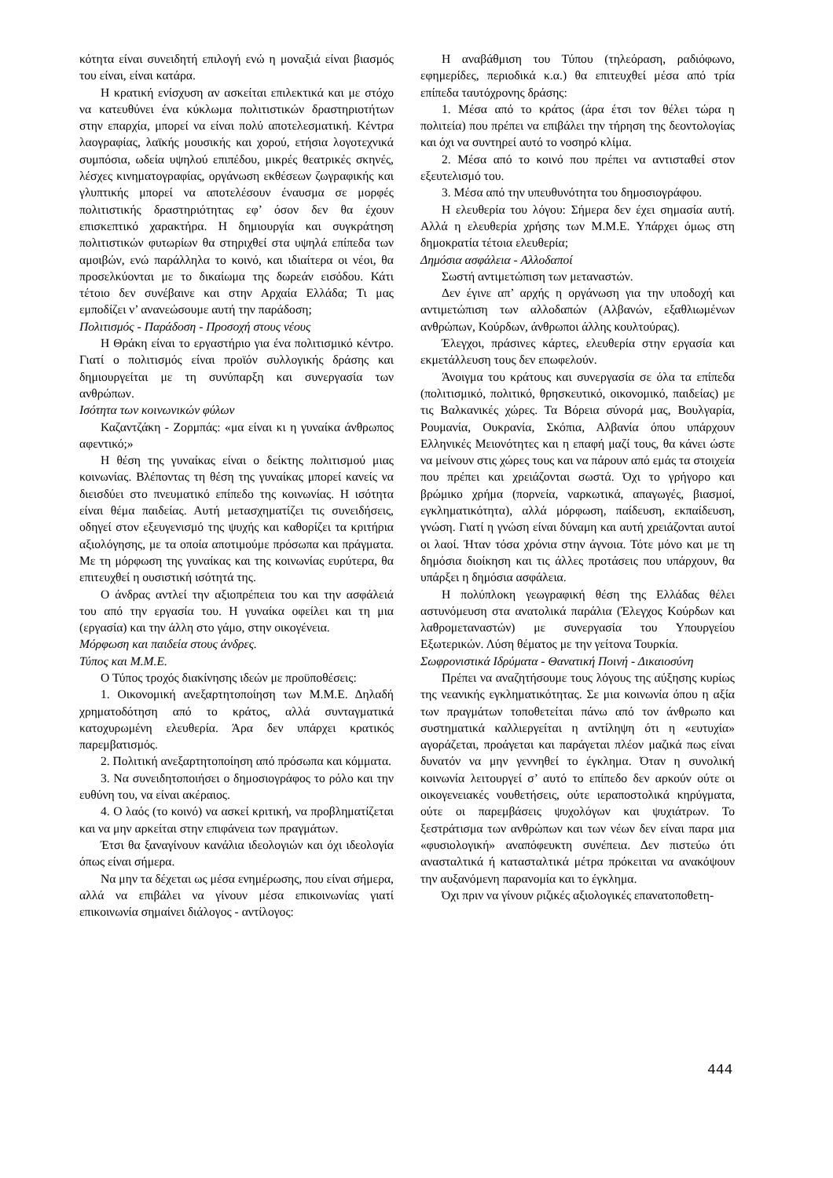κότητα είναι συνειδητή επιλογή ενώ η μοναξιά είναι βιασμός του είναι, είναι κατάρα.
Η κρατική ενίσχυση αν ασκείται επιλεκτικά και με στόχο να κατευθύνει ένα κύκλωμα πολιτιστικών δραστηριοτήτων στην επαρχία, μπορεί να είναι πολύ αποτελεσματική. Κέντρα λαογραφίας, λαϊκής μουσικής και χορού, ετήσια λογοτεχνικά συμπόσια, ωδεία υψηλού επιπέδου, μικρές θεατρικές σκηνές, λέσχες κινηματογραφίας, οργάνωση εκθέσεων ζωγραφικής και γλυπτικής μπορεί να αποτελέσουν έναυσμα σε μορφές πολιτιστικής δραστηριότητας εφ’ όσον δεν θα έχουν επισκεπτικό χαρακτήρα. Η δημιουργία και συγκράτηση πολιτιστικών φυτωρίων θα στηριχθεί στα υψηλά επίπεδα των αμοιβών, ενώ παράλληλα το κοινό, και ιδιαίτερα οι νέοι, θα προσελκύονται με το δικαίωμα της δωρεάν εισόδου. Κάτι τέτοιο δεν συνέβαινε και στην Αρχαία Ελλάδα; Τι μας εμποδίζει ν’ ανανεώσουμε αυτή την παράδοση;
Πολιτισμός - Παράδοση - Προσοχή στους νέους
Η Θράκη είναι το εργαστήριο για ένα πολιτισμικό κέντρο. Γιατί ο πολιτισμός είναι προϊόν συλλογικής δράσης και δημιουργείται με τη συνύπαρξη και συνεργασία των ανθρώπων.
Ισότητα των κοινωνικών φύλων
Καζαντζάκη - Ζορμπάς: «μα είναι κι η γυναίκα άνθρωπος αφεντικό;»
Η θέση της γυναίκας είναι ο δείκτης πολιτισμού μιας κοινωνίας. Βλέποντας τη θέση της γυναίκας μπορεί κανείς να διεισδύει στο πνευματικό επίπεδο της κοινωνίας. Η ισότητα είναι θέμα παιδείας. Αυτή μετασχηματίζει τις συνειδήσεις, οδηγεί στον εξευγενισμό της ψυχής και καθορίζει τα κριτήρια αξιολόγησης, με τα οποία αποτιμούμε πρόσωπα και πράγματα. Με τη μόρφωση της γυναίκας και της κοινωνίας ευρύτερα, θα επιτευχθεί η ουσιστική ισότητά της.
Ο άνδρας αντλεί την αξιοπρέπεια του και την ασφάλειά του από την εργασία του. Η γυναίκα οφείλει και τη μια (εργασία) και την άλλη στο γάμο, στην οικογένεια.
Μόρφωση και παιδεία στους άνδρες.
Τύπος και Μ.Μ.Ε.
Ο Τύπος τροχός διακίνησης ιδεών με προϋποθέσεις:
1. Οικονομική ανεξαρτητοποίηση των Μ.Μ.Ε. Δηλαδή χρηματοδότηση από το κράτος, αλλά συνταγματικά κατοχυρωμένη ελευθερία. Άρα δεν υπάρχει κρατικός παρεμβατισμός.
2. Πολιτική ανεξαρτητοποίηση από πρόσωπα και κόμματα.
3. Να συνειδητοποιήσει ο δημοσιογράφος το ρόλο και την ευθύνη του, να είναι ακέραιος.
4. Ο λαός (το κοινό) να ασκεί κριτική, να προβληματίζεται και να μην αρκείται στην επιφάνεια των πραγμάτων.
Έτσι θα ξαναγίνουν κανάλια ιδεολογιών και όχι ιδεολογία όπως είναι σήμερα.
Να μην τα δέχεται ως μέσα ενημέρωσης, που είναι σήμερα, αλλά να επιβάλει να γίνουν μέσα επικοινωνίας γιατί επικοινωνία σημαίνει διάλογος - αντίλογος:
Η αναβάθμιση του Τύπου (τηλεόραση, ραδιόφωνο, εφημερίδες, περιοδικά κ.α.) θα επιτευχθεί μέσα από τρία επίπεδα ταυτόχρονης δράσης:
1. Μέσα από το κράτος (άρα έτσι τον θέλει τώρα η πολιτεία) που πρέπει να επιβάλει την τήρηση της δεοντολογίας και όχι να συντηρεί αυτό το νοσηρό κλίμα.
2. Μέσα από το κοινό που πρέπει να αντισταθεί στον εξευτελισμό του.
3. Μέσα από την υπευθυνότητα του δημοσιογράφου.
Η ελευθερία του λόγου: Σήμερα δεν έχει σημασία αυτή. Αλλά η ελευθερία χρήσης των Μ.Μ.Ε. Υπάρχει όμως στη δημοκρατία τέτοια ελευθερία;
Δημόσια ασφάλεια - Αλλοδαποί
Σωστή αντιμετώπιση των μεταναστών.
Δεν έγινε απ’ αρχής η οργάνωση για την υποδοχή και αντιμετώπιση των αλλοδαπών (Αλβανών, εξαθλιωμένων ανθρώπων, Κούρδων, άνθρωποι άλλης κουλτούρας).
Έλεγχοι, πράσινες κάρτες, ελευθερία στην εργασία και εκμετάλλευση τους δεν επωφελούν.
Άνοιγμα του κράτους και συνεργασία σε όλα τα επίπεδα (πολιτισμικό, πολιτικό, θρησκευτικό, οικονομικό, παιδείας) με τις Βαλκανικές χώρες. Τα Βόρεια σύνορά μας, Βουλγαρία, Ρουμανία, Ουκρανία, Σκόπια, Αλβανία όπου υπάρχουν Ελληνικές Μειονότητες και η επαφή μαζί τους, θα κάνει ώστε να μείνουν στις χώρες τους και να πάρουν από εμάς τα στοιχεία που πρέπει και χρειάζονται σωστά. Όχι το γρήγορο και βρώμικο χρήμα (πορνεία, ναρκωτικά, απαγωγές, βιασμοί, εγκληματικότητα), αλλά μόρφωση, παίδευση, εκπαίδευση, γνώση. Γιατί η γνώση είναι δύναμη και αυτή χρειάζονται αυτοί οι λαοί. Ήταν τόσα χρόνια στην άγνοια. Τότε μόνο και με τη δημόσια διοίκηση και τις άλλες προτάσεις που υπάρχουν, θα υπάρξει η δημόσια ασφάλεια.
Η πολύπλοκη γεωγραφική θέση της Ελλάδας θέλει αστυνόμευση στα ανατολικά παράλια (Έλεγχος Κούρδων και λαθρομεταναστών) με συνεργασία του Υπουργείου Εξωτερικών. Λύση θέματος με την γείτονα Τουρκία.
Σωφρονιστικά Ιδρύματα - Θανατική Ποινή - Δικαιοσύνη
Πρέπει να αναζητήσουμε τους λόγους της αύξησης κυρίως της νεανικής εγκληματικότητας. Σε μια κοινωνία όπου η αξία των πραγμάτων τοποθετείται πάνω από τον άνθρωπο και συστηματικά καλλιεργείται η αντίληψη ότι η «ευτυχία» αγοράζεται, προάγεται και παράγεται πλέον μαζικά πως είναι δυνατόν να μην γεννηθεί το έγκλημα. Όταν η συνολική κοινωνία λειτουργεί σ’ αυτό το επίπεδο δεν αρκούν ούτε οι οικογενειακές νουθετήσεις, ούτε ιεραποστολικά κηρύγματα, ούτε οι παρεμβάσεις ψυχολόγων και ψυχιάτρων. Το ξεστράτισμα των ανθρώπων και των νέων δεν είναι παρα μια «φυσιολογική» αναπόφευκτη συνέπεια. Δεν πιστεύω ότι ανασταλτικά ή κατασταλτικά μέτρα πρόκειται να ανακόψουν την αυξανόμενη παρανομία και το έγκλημα.
Όχι πριν να γίνουν ριζικές αξιολογικές επανατοποθετη-
444